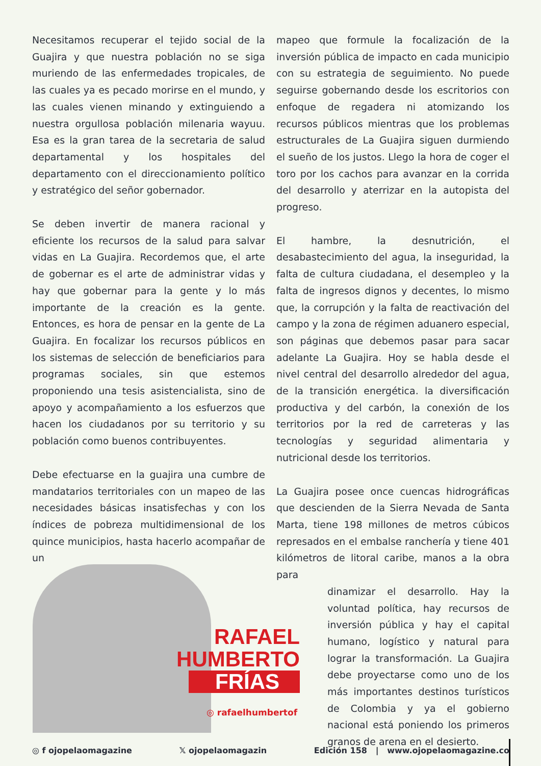Necesitamos recuperar el tejido social de la Guajira y que nuestra población no se siga muriendo de las enfermedades tropicales, de las cuales ya es pecado morirse en el mundo, y las cuales vienen minando y extinguiendo a nuestra orgullosa población milenaria wayuu. Esa es la gran tarea de la secretaria de salud departamental y los hospitales del departamento con el direccionamiento político y estratégico del señor gobernador.
Se deben invertir de manera racional y eficiente los recursos de la salud para salvar vidas en La Guajira. Recordemos que, el arte de gobernar es el arte de administrar vidas y hay que gobernar para la gente y lo más importante de la creación es la gente. Entonces, es hora de pensar en la gente de La Guajira. En focalizar los recursos públicos en los sistemas de selección de beneficiarios para programas sociales, sin que estemos proponiendo una tesis asistencialista, sino de apoyo y acompañamiento a los esfuerzos que hacen los ciudadanos por su territorio y su población como buenos contribuyentes.
Debe efectuarse en la guajira una cumbre de mandatarios territoriales con un mapeo de las necesidades básicas insatisfechas y con los índices de pobreza multidimensional de los quince municipios, hasta hacerlo acompañar de un
mapeo que formule la focalización de la inversión pública de impacto en cada municipio con su estrategia de seguimiento. No puede seguirse gobernando desde los escritorios con enfoque de regadera ni atomizando los recursos públicos mientras que los problemas estructurales de La Guajira siguen durmiendo el sueño de los justos. Llego la hora de coger el toro por los cachos para avanzar en la corrida del desarrollo y aterrizar en la autopista del progreso.
El hambre, la desnutrición, el desabastecimiento del agua, la inseguridad, la falta de cultura ciudadana, el desempleo y la falta de ingresos dignos y decentes, lo mismo que, la corrupción y la falta de reactivación del campo y la zona de régimen aduanero especial, son páginas que debemos pasar para sacar adelante La Guajira. Hoy se habla desde el nivel central del desarrollo alrededor del agua, de la transición energética. la diversificación productiva y del carbón, la conexión de los territorios por la red de carreteras y las tecnologías y seguridad alimentaria y nutricional desde los territorios.
La Guajira posee once cuencas hidrográficas que descienden de la Sierra Nevada de Santa Marta, tiene 198 millones de metros cúbicos represados en el embalse ranchería y tiene 401 kilómetros de litoral caribe, manos a la obra para
dinamizar el desarrollo. Hay la voluntad política, hay recursos de inversión pública y hay el capital humano, logístico y natural para lograr la transformación. La Guajira debe proyectarse como uno de los más importantes destinos turísticos de Colombia y ya el gobierno nacional está poniendo los primeros granos de arena en el desierto.
RAFAEL
HUMBERTO
FRÍAS
◎ rafaelhumbertof
◎ f ojopelaomagazine 𝕏 ojopelaomagazin Edición 158 | www.ojopelaomagazine.co